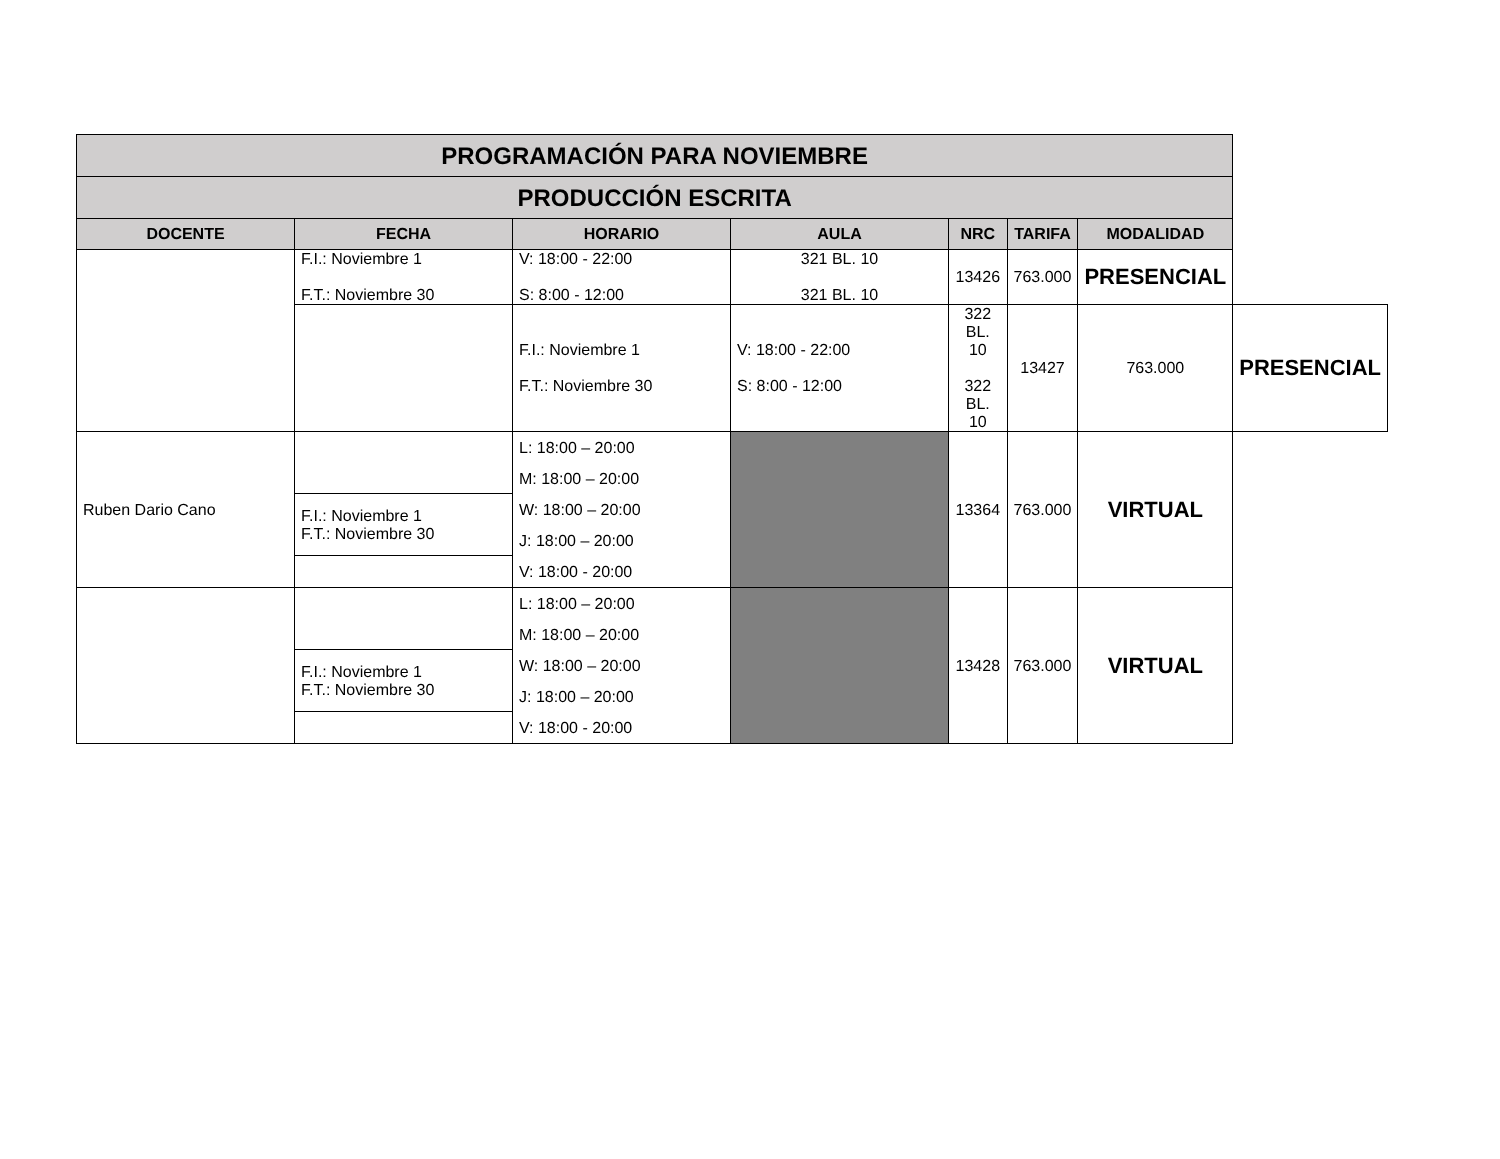| PROGRAMACIÓN PARA NOVIEMBRE | | | | | | | |
| PRODUCCIÓN ESCRITA | | | | | | | |
| DOCENTE | FECHA | HORARIO | AULA | NRC | TARIFA | MODALIDAD | |
| | F.I.: Noviembre 1 F.T.: Noviembre 30 | V: 18:00 - 22:00 S: 8:00 - 12:00 | 321 BL. 10 321 BL. 10 | 13426 | 763.000 | PRESENCIAL | |
| | | F.I.: Noviembre 1 F.T.: Noviembre 30 | V: 18:00 - 22:00 S: 8:00 - 12:00 | 322 BL. 10 322 BL. 10 | 13427 | 763.000 | PRESENCIAL |
| Ruben Dario Cano | | L: 18:00 – 20:00 M: 18:00 – 20:00 W: 18:00 – 20:00 J: 18:00 – 20:00 V: 18:00 - 20:00 | | 13364 | 763.000 | VIRTUAL | |
| | F.I.: Noviembre 1 F.T.: Noviembre 30 | | | | | | |
| | | L: 18:00 – 20:00 M: 18:00 – 20:00 W: 18:00 – 20:00 J: 18:00 – 20:00 V: 18:00 - 20:00 | | 13428 | 763.000 | VIRTUAL | |
| | F.I.: Noviembre 1 F.T.: Noviembre 30 | | | | | | |